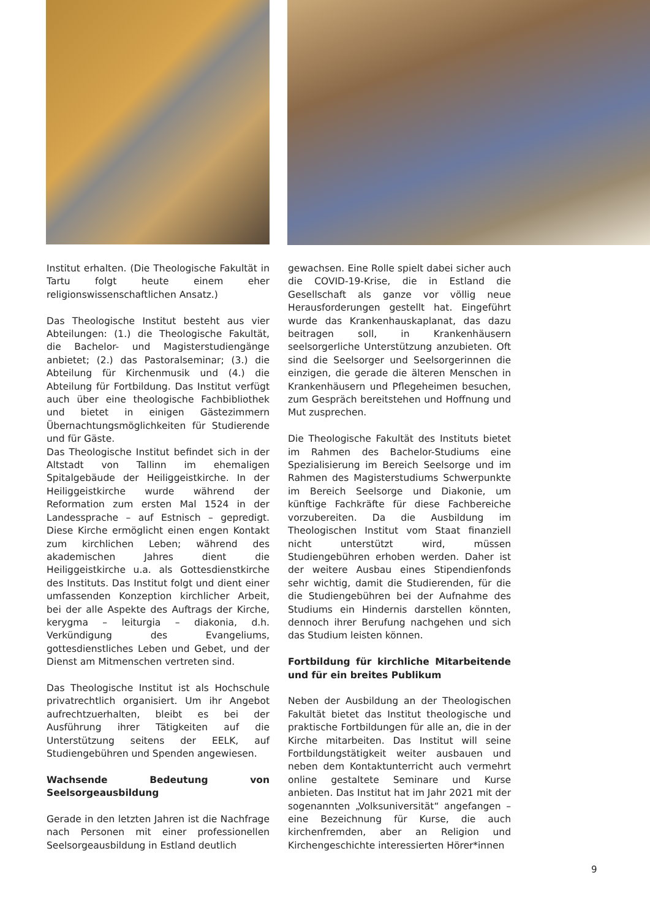Institut erhalten. (Die Theologische Fakultät in Tartu folgt heute einem eher religionswissenschaftlichen Ansatz.)
Das Theologische Institut besteht aus vier Abteilungen: (1.) die Theologische Fakultät, die Bachelor- und Magisterstudiengänge anbietet; (2.) das Pastoralseminar; (3.) die Abteilung für Kirchenmusik und (4.) die Abteilung für Fortbildung. Das Institut verfügt auch über eine theologische Fachbibliothek und bietet in einigen Gästezimmern Übernachtungsmöglichkeiten für Studierende und für Gäste.
Das Theologische Institut befindet sich in der Altstadt von Tallinn im ehemaligen Spitalgebäude der Heiliggeistkirche. In der Heiliggeistkirche wurde während der Reformation zum ersten Mal 1524 in der Landessprache – auf Estnisch – gepredigt. Diese Kirche ermöglicht einen engen Kontakt zum kirchlichen Leben; während des akademischen Jahres dient die Heiliggeistkirche u.a. als Gottesdienstkirche des Instituts. Das Institut folgt und dient einer umfassenden Konzeption kirchlicher Arbeit, bei der alle Aspekte des Auftrags der Kirche, kerygma – leiturgia – diakonia, d.h. Verkündigung des Evangeliums, gottesdienstliches Leben und Gebet, und der Dienst am Mitmenschen vertreten sind.
Das Theologische Institut ist als Hochschule privatrechtlich organisiert. Um ihr Angebot aufrechtzuerhalten, bleibt es bei der Ausführung ihrer Tätigkeiten auf die Unterstützung seitens der EELK, auf Studiengebühren und Spenden angewiesen.
Wachsende Bedeutung von Seelsorgeausbildung
Gerade in den letzten Jahren ist die Nachfrage nach Personen mit einer professionellen Seelsorgeausbildung in Estland deutlich
gewachsen. Eine Rolle spielt dabei sicher auch die COVID-19-Krise, die in Estland die Gesellschaft als ganze vor völlig neue Herausforderungen gestellt hat. Eingeführt wurde das Krankenhauskaplanat, das dazu beitragen soll, in Krankenhäusern seelsorgerliche Unterstützung anzubieten. Oft sind die Seelsorger und Seelsorgerinnen die einzigen, die gerade die älteren Menschen in Krankenhäusern und Pflegeheimen besuchen, zum Gespräch bereitstehen und Hoffnung und Mut zusprechen.
Die Theologische Fakultät des Instituts bietet im Rahmen des Bachelor-Studiums eine Spezialisierung im Bereich Seelsorge und im Rahmen des Magisterstudiums Schwerpunkte im Bereich Seelsorge und Diakonie, um künftige Fachkräfte für diese Fachbereiche vorzubereiten. Da die Ausbildung im Theologischen Institut vom Staat finanziell nicht unterstützt wird, müssen Studiengebühren erhoben werden. Daher ist der weitere Ausbau eines Stipendienfonds sehr wichtig, damit die Studierenden, für die die Studiengebühren bei der Aufnahme des Studiums ein Hindernis darstellen könnten, dennoch ihrer Berufung nachgehen und sich das Studium leisten können.
Fortbildung für kirchliche Mitarbeitende und für ein breites Publikum
Neben der Ausbildung an der Theologischen Fakultät bietet das Institut theologische und praktische Fortbildungen für alle an, die in der Kirche mitarbeiten. Das Institut will seine Fortbildungstätigkeit weiter ausbauen und neben dem Kontaktunterricht auch vermehrt online gestaltete Seminare und Kurse anbieten. Das Institut hat im Jahr 2021 mit der sogenannten „Volksuniversität“ angefangen – eine Bezeichnung für Kurse, die auch kirchenfremden, aber an Religion und Kirchengeschichte interessierten Hörer*innen
9